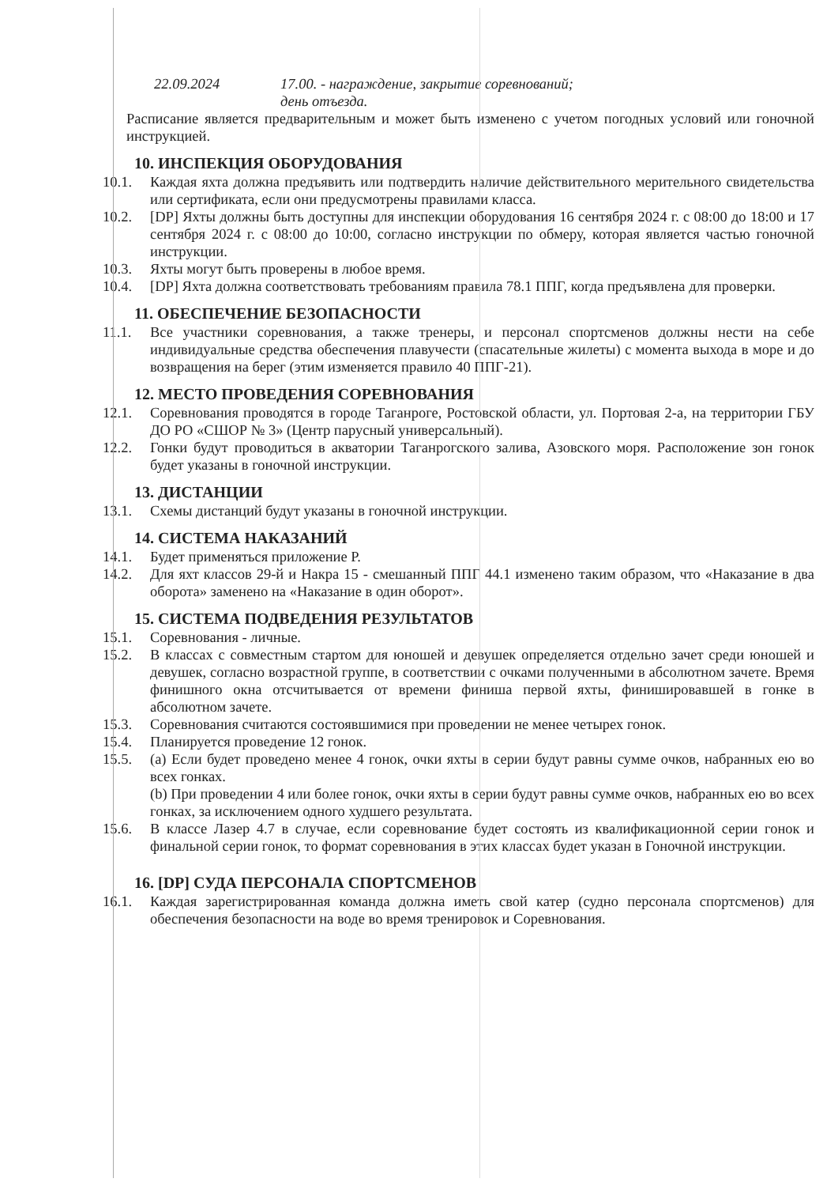22.09.2024 17.00. - награждение, закрытие соревнований;
день отъезда.
Расписание является предварительным и может быть изменено с учетом погодных условий или гоночной инструкцией.
10. ИНСПЕКЦИЯ ОБОРУДОВАНИЯ
10.1. Каждая яхта должна предъявить или подтвердить наличие действительного мерительного свидетельства или сертификата, если они предусмотрены правилами класса.
10.2. [DP] Яхты должны быть доступны для инспекции оборудования 16 сентября 2024 г. с 08:00 до 18:00 и 17 сентября 2024 г. с 08:00 до 10:00, согласно инструкции по обмеру, которая является частью гоночной инструкции.
10.3. Яхты могут быть проверены в любое время.
10.4. [DP] Яхта должна соответствовать требованиям правила 78.1 ППГ, когда предъявлена для проверки.
11. ОБЕСПЕЧЕНИЕ БЕЗОПАСНОСТИ
11.1. Все участники соревнования, а также тренеры, и персонал спортсменов должны нести на себе индивидуальные средства обеспечения плавучести (спасательные жилеты) с момента выхода в море и до возвращения на берег (этим изменяется правило 40 ППГ-21).
12. МЕСТО ПРОВЕДЕНИЯ СОРЕВНОВАНИЯ
12.1. Соревнования проводятся в городе Таганроге, Ростовской области, ул. Портовая 2-а, на территории ГБУ ДО РО «СШОР № 3» (Центр парусный универсальный).
12.2. Гонки будут проводиться в акватории Таганрогского залива, Азовского моря. Расположение зон гонок будет указаны в гоночной инструкции.
13. ДИСТАНЦИИ
13.1. Схемы дистанций будут указаны в гоночной инструкции.
14. СИСТЕМА НАКАЗАНИЙ
14.1. Будет применяться приложение Р.
14.2. Для яхт классов 29-й и Накра 15 - смешанный ППГ 44.1 изменено таким образом, что «Наказание в два оборота» заменено на «Наказание в один оборот».
15. СИСТЕМА ПОДВЕДЕНИЯ РЕЗУЛЬТАТОВ
15.1. Соревнования - личные.
15.2. В классах с совместным стартом для юношей и девушек определяется отдельно зачет среди юношей и девушек, согласно возрастной группе, в соответствии с очками полученными в абсолютном зачете. Время финишного окна отсчитывается от времени финиша первой яхты, финишировавшей в гонке в абсолютном зачете.
15.3. Соревнования считаются состоявшимися при проведении не менее четырех гонок.
15.4. Планируется проведение 12 гонок.
15.5. (a) Если будет проведено менее 4 гонок, очки яхты в серии будут равны сумме очков, набранных ею во всех гонках.
(b) При проведении 4 или более гонок, очки яхты в серии будут равны сумме очков, набранных ею во всех гонках, за исключением одного худшего результата.
15.6. В классе Лазер 4.7 в случае, если соревнование будет состоять из квалификационной серии гонок и финальной серии гонок, то формат соревнования в этих классах будет указан в Гоночной инструкции.
16. [DP] СУДА ПЕРСОНАЛА СПОРТСМЕНОВ
16.1. Каждая зарегистрированная команда должна иметь свой катер (судно персонала спортсменов) для обеспечения безопасности на воде во время тренировок и Соревнования.